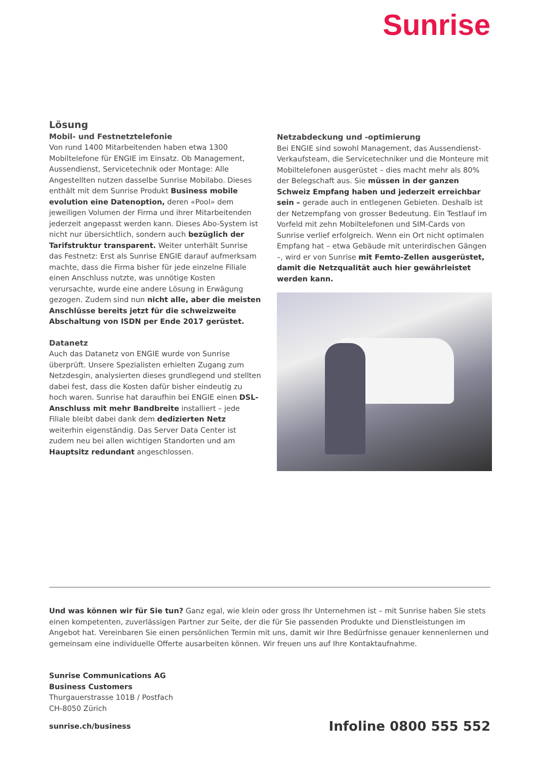Sunrise
Lösung
Mobil- und Festnetztelefonie
Von rund 1400 Mitarbeitenden haben etwa 1300 Mobiltelefone für ENGIE im Einsatz. Ob Management, Aussendienst, Servicetechnik oder Montage: Alle Angestellten nutzen dasselbe Sunrise Mobilabo. Dieses enthält mit dem Sunrise Produkt Business mobile evolution eine Datenoption, deren «Pool» dem jeweiligen Volumen der Firma und ihrer Mitarbeitenden jederzeit angepasst werden kann. Dieses Abo-System ist nicht nur übersichtlich, sondern auch bezüglich der Tarifstruktur transparent. Weiter unterhält Sunrise das Festnetz: Erst als Sunrise ENGIE darauf aufmerksam machte, dass die Firma bisher für jede einzelne Filiale einen Anschluss nutzte, was unnötige Kosten verursachte, wurde eine andere Lösung in Erwägung gezogen. Zudem sind nun nicht alle, aber die meisten Anschlüsse bereits jetzt für die schweizweite Abschaltung von ISDN per Ende 2017 gerüstet.
Datanetz
Auch das Datanetz von ENGIE wurde von Sunrise überprüft. Unsere Spezialisten erhielten Zugang zum Netzdesgin, analysierten dieses grundlegend und stellten dabei fest, dass die Kosten dafür bisher eindeutig zu hoch waren. Sunrise hat daraufhin bei ENGIE einen DSL-Anschluss mit mehr Bandbreite installiert – jede Filiale bleibt dabei dank dem dedizierten Netz weiterhin eigenständig. Das Server Data Center ist zudem neu bei allen wichtigen Standorten und am Hauptsitz redundant angeschlossen.
Netzabdeckung und -optimierung
Bei ENGIE sind sowohl Management, das Aussendienst-Verkaufsteam, die Servicetechniker und die Monteure mit Mobiltelefonen ausgerüstet – dies macht mehr als 80% der Belegschaft aus. Sie müssen in der ganzen Schweiz Empfang haben und jederzeit erreichbar sein – gerade auch in entlegenen Gebieten. Deshalb ist der Netzempfang von grosser Bedeutung. Ein Testlauf im Vorfeld mit zehn Mobiltelefonen und SIM-Cards von Sunrise verlief erfolgreich. Wenn ein Ort nicht optimalen Empfang hat – etwa Gebäude mit unterirdischen Gängen –, wird er von Sunrise mit Femto-Zellen ausgerüstet, damit die Netzqualität auch hier gewährleistet werden kann.
Und was können wir für Sie tun? Ganz egal, wie klein oder gross Ihr Unternehmen ist – mit Sunrise haben Sie stets einen kompetenten, zuverlässigen Partner zur Seite, der die für Sie passenden Produkte und Dienstleistungen im Angebot hat. Vereinbaren Sie einen persönlichen Termin mit uns, damit wir Ihre Bedürfnisse genauer kennenlernen und gemeinsam eine individuelle Offerte ausarbeiten können. Wir freuen uns auf Ihre Kontaktaufnahme.
Sunrise Communications AG
Business Customers
Thurgauerstrasse 101B / Postfach
CH-8050 Zürich
sunrise.ch/business Infoline 0800 555 552